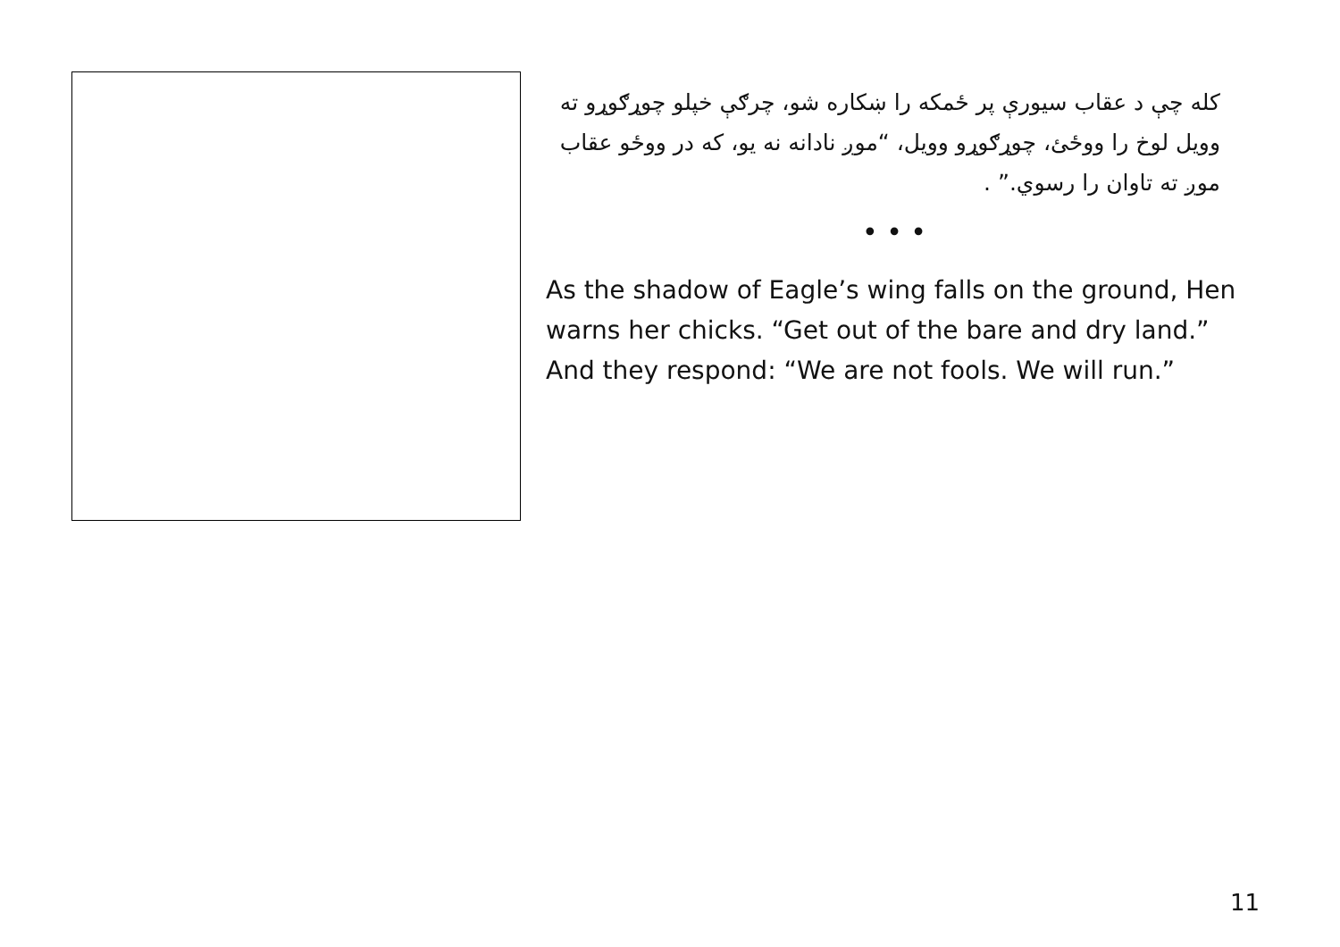کله چې د عقاب سیورې پر ځمکه را ښکاره شو، چرګې خپلو چوړګوړو ته وویل لوخ را ووځئ، چوړګوړو وویل، “موږ نادانه نه یو، که در ووځو عقاب موږ ته تاوان را رسوي.” .
• • •
As the shadow of Eagle’s wing falls on the ground, Hen warns her chicks. “Get out of the bare and dry land.” And they respond: “We are not fools. We will run.”
11